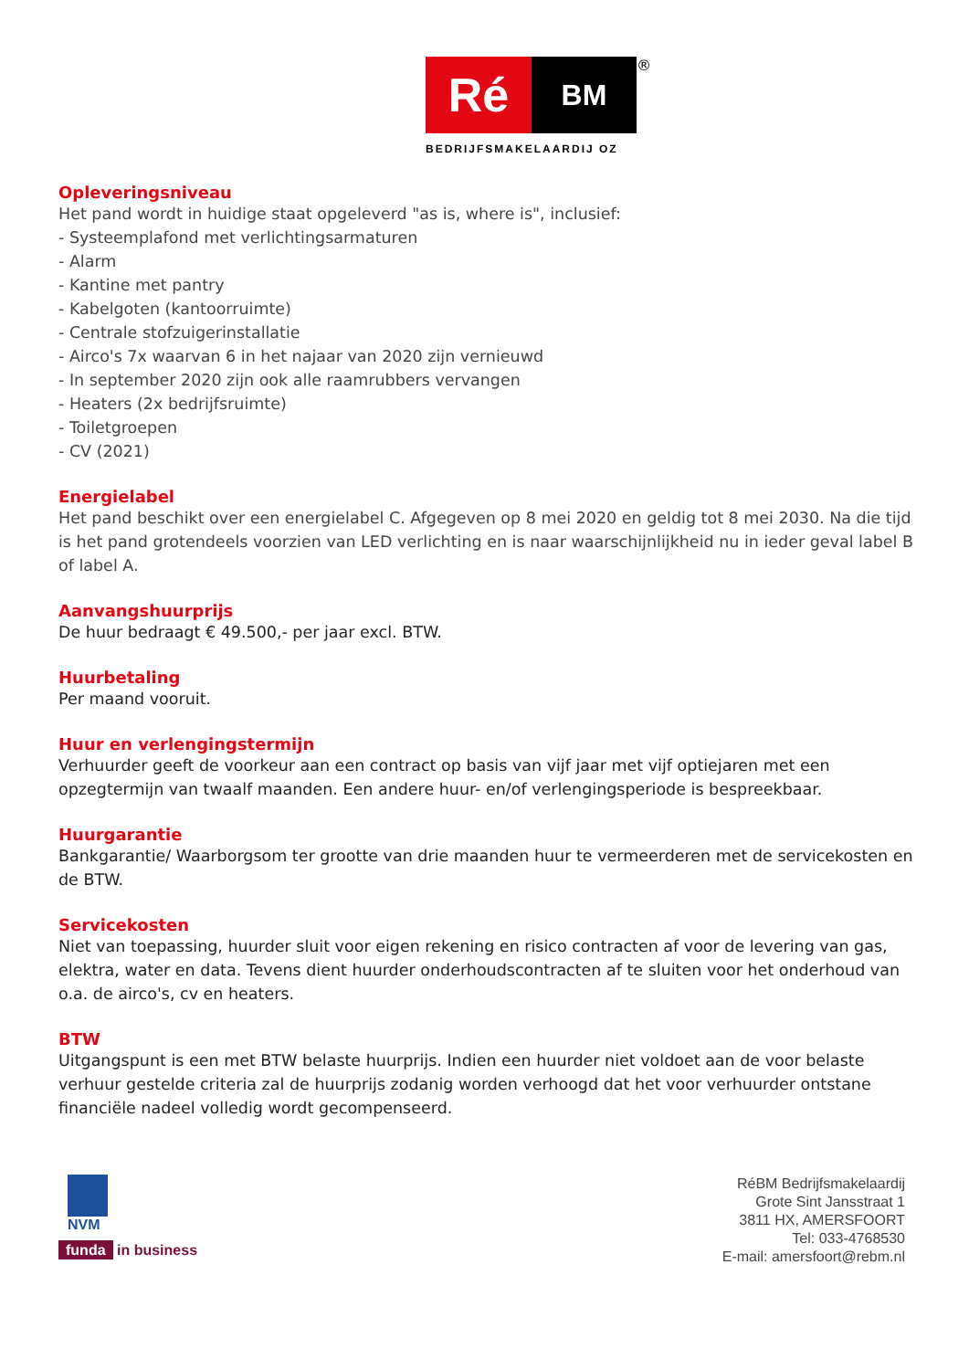Ré
BM
®
BEDRIJFSMAKELAARDIJ OZ
Opleveringsniveau
Het pand wordt in huidige staat opgeleverd "as is, where is", inclusief:
- Systeemplafond met verlichtingsarmaturen
- Alarm
- Kantine met pantry
- Kabelgoten (kantoorruimte)
- Centrale stofzuigerinstallatie
- Airco's 7x waarvan 6 in het najaar van 2020 zijn vernieuwd
- In september 2020 zijn ook alle raamrubbers vervangen
- Heaters (2x bedrijfsruimte)
- Toiletgroepen
- CV (2021)
Energielabel
Het pand beschikt over een energielabel C. Afgegeven op 8 mei 2020 en geldig tot 8 mei 2030. Na die tijd is het pand grotendeels voorzien van LED verlichting en is naar waarschijnlijkheid nu in ieder geval label B of label A.
Aanvangshuurprijs
De huur bedraagt € 49.500,- per jaar excl. BTW.
Huurbetaling
Per maand vooruit.
Huur en verlengingstermijn
Verhuurder geeft de voorkeur aan een contract op basis van vijf jaar met vijf optiejaren met een opzegtermijn van twaalf maanden. Een andere huur- en/of verlengingsperiode is bespreekbaar.
Huurgarantie
Bankgarantie/ Waarborgsom ter grootte van drie maanden huur te vermeerderen met de servicekosten en de BTW.
Servicekosten
Niet van toepassing, huurder sluit voor eigen rekening en risico contracten af voor de levering van gas, elektra, water en data. Tevens dient huurder onderhoudscontracten af te sluiten voor het onderhoud van o.a. de airco's, cv en heaters.
BTW
Uitgangspunt is een met BTW belaste huurprijs. Indien een huurder niet voldoet aan de voor belaste verhuur gestelde criteria zal de huurprijs zodanig worden verhoogd dat het voor verhuurder ontstane financiële nadeel volledig wordt gecompenseerd.
NVM
funda in business
RéBM Bedrijfsmakelaardij
Grote Sint Jansstraat 1
3811 HX, AMERSFOORT
Tel: 033-4768530
E-mail: amersfoort@rebm.nl